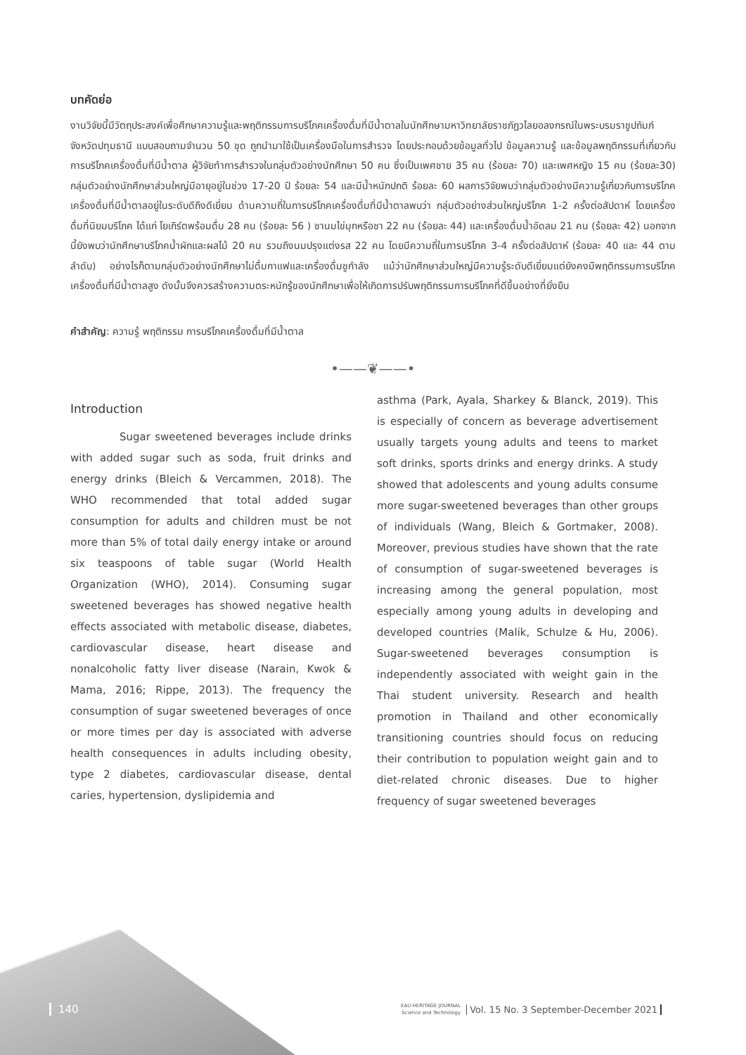บทคัดย่อ
งานวิจัยนี้มีวัตถุประสงค์เพื่อศึกษาความรู้และพฤติกรรมการบริโภคเครื่องดื่มที่มีน้ำตาลในนักศึกษามหาวิทยาลัยราชภัฏวไลยอลงกรณ์ในพระบรมราชูปถัมภ์ จังหวัดปทุมธานี แบบสอบถามจำนวน 50 ชุด ถูกนำมาใช้เป็นเครื่องมือในการสำรวจ โดยประกอบด้วยข้อมูลทั่วไป ข้อมูลความรู้ และข้อมูลพฤติกรรมที่เกี่ยวกับการบริโภคเครื่องดื่มที่มีน้ำตาล ผู้วิจัยทำการสำรวจในกลุ่มตัวอย่างนักศึกษา 50 คน ซึ่งเป็นเพศชาย 35 คน (ร้อยละ 70) และเพศหญิง 15 คน (ร้อยละ30) กลุ่มตัวอย่างนักศึกษาส่วนใหญ่มีอายุอยู่ในช่วง 17-20 ปี ร้อยละ 54 และมีน้ำหนักปกติ ร้อยละ 60 ผลการวิจัยพบว่ากลุ่มตัวอย่างมีความรู้เกี่ยวกับการบริโภคเครื่องดื่มที่มีน้ำตาลอยู่ในระดับดีถึงดีเยี่ยม ด้านความถี่ในการบริโภคเครื่องดื่มที่มีน้ำตาลพบว่า กลุ่มตัวอย่างส่วนใหญ่บริโภค 1-2 ครั้งต่อสัปดาห์ โดยเครื่องดื่มที่นิยมบริโภค ได้แก่ โยเกิร์ตพร้อมดื่ม 28 คน (ร้อยละ 56 ) ชานมไข่มุกหรือชา 22 คน (ร้อยละ 44) และเครื่องดื่มน้ำอัดลม 21 คน (ร้อยละ 42) นอกจากนี้ยังพบว่านักศึกษาบริโภคน้ำผักและผลไม้ 20 คน รวมถึงนมปรุงแต่งรส 22 คน โดยมีความถี่ในการบริโภค 3-4 ครั้งต่อสัปดาห์ (ร้อยละ 40 และ 44 ตามลำดับ) อย่างไรก็ตามกลุ่มตัวอย่างนักศึกษาไม่ดื่มกาแฟและเครื่องดื่มชูกำลัง แม้ว่านักศึกษาส่วนใหญ่มีความรู้ระดับดีเยี่ยมแต่ยังคงมีพฤติกรรมการบริโภคเครื่องดื่มที่มีน้ำตาลสูง ดังนั้นจึงควรสร้างความตระหนักรู้ของนักศึกษาเพื่อให้เกิดการปรับพฤติกรรมการบริโภคที่ดีขึ้นอย่างที่ยั่งยืน
คำสำคัญ: ความรู้ พฤติกรรม การบริโภคเครื่องดื่มที่มีน้ำตาล
•——❦——•
Introduction
Sugar sweetened beverages include drinks with added sugar such as soda, fruit drinks and energy drinks (Bleich & Vercammen, 2018). The WHO recommended that total added sugar consumption for adults and children must be not more than 5% of total daily energy intake or around six teaspoons of table sugar (World Health Organization (WHO), 2014). Consuming sugar sweetened beverages has showed negative health effects associated with metabolic disease, diabetes, cardiovascular disease, heart disease and nonalcoholic fatty liver disease (Narain, Kwok & Mama, 2016; Rippe, 2013). The frequency the consumption of sugar sweetened beverages of once or more times per day is associated with adverse health consequences in adults including obesity, type 2 diabetes, cardiovascular disease, dental caries, hypertension, dyslipidemia and
asthma (Park, Ayala, Sharkey & Blanck, 2019). This is especially of concern as beverage advertisement usually targets young adults and teens to market soft drinks, sports drinks and energy drinks. A study showed that adolescents and young adults consume more sugar-sweetened beverages than other groups of individuals (Wang, Bleich & Gortmaker, 2008). Moreover, previous studies have shown that the rate of consumption of sugar-sweetened beverages is increasing among the general population, most especially among young adults in developing and developed countries (Malik, Schulze & Hu, 2006). Sugar-sweetened beverages consumption is independently associated with weight gain in the Thai student university. Research and health promotion in Thailand and other economically transitioning countries should focus on reducing their contribution to population weight gain and to diet-related chronic diseases. Due to higher frequency of sugar sweetened beverages
140
EAU HERITAGE JOURNAL
Science and Technology Vol. 15 No. 3 September-December 2021